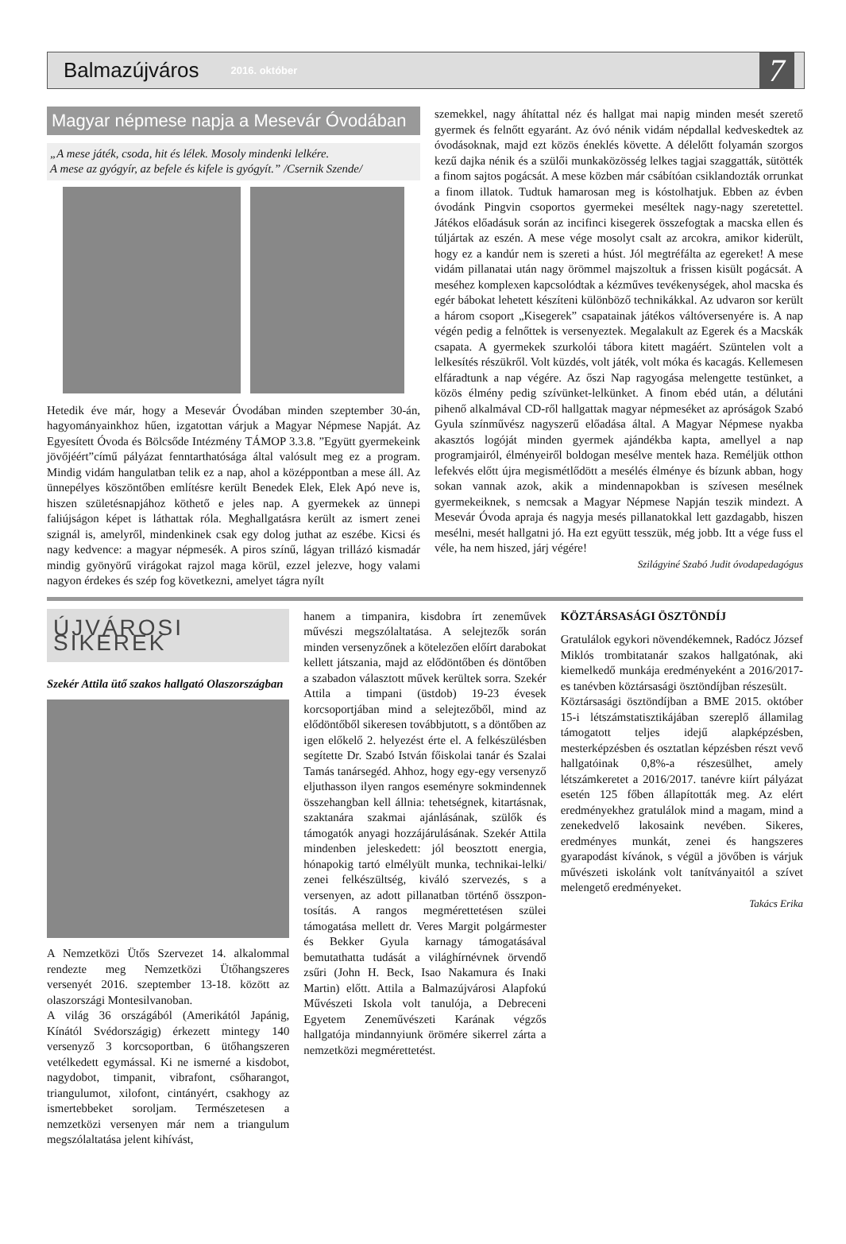Balmazújváros 2016. október 7
Magyar népmese napja a Mesevár Óvodában
„A mese játék, csoda, hit és lélek. Mosoly mindenki lelkére.
A mese az gyógyír, az befele és kifele is gyógyít.” /Csernik Szende/
Hetedik éve már, hogy a Mesevár Óvodában minden szeptember 30-án, hagyományainkhoz hűen, izgatottan várjuk a Magyar Népmese Napját. Az Egyesített Óvoda és Bölcsőde Intézmény TÁMOP 3.3.8. ”Együtt gyermekeink jövőjéért”című pályázat fenntarthatósága által valósult meg ez a program. Mindig vidám hangulatban telik ez a nap, ahol a középpontban a mese áll. Az ünnepélyes köszöntőben említésre került Benedek Elek, Elek Apó neve is, hiszen születésnapjához köthető e jeles nap. A gyermekek az ünnepi faliújságon képet is láthattak róla. Meghallgatásra került az ismert zenei szignál is, amelyről, mindenkinek csak egy dolog juthat az eszébe. Kicsi és nagy kedvence: a magyar népmesék. A piros színű, lágyan trillázó kismadár mindig gyönyörű virágokat rajzol maga körül, ezzel jelezve, hogy valami nagyon érdekes és szép fog következni, amelyet tágra nyílt
szemekkel, nagy áhítattal néz és hallgat mai napig minden mesét szerető gyermek és felnőtt egyaránt. Az óvó nénik vidám népdallal kedveskedtek az óvodásoknak, majd ezt közös éneklés követte. A délelőtt folyamán szorgos kezű dajka nénik és a szülői munkaközösség lelkes tagjai szaggatták, sütötték a finom sajtos pogácsát. A mese közben már csábítóan csiklandozták orrunkat a finom illatok. Tudtuk hamarosan meg is kóstolhatjuk. Ebben az évben óvodánk Pingvin csoportos gyermekei meséltek nagy-nagy szeretettel. Játékos előadásuk során az incifinci kisegerek összefogtak a macska ellen és túljártak az eszén. A mese vége mosolyt csalt az arcokra, amikor kiderült, hogy ez a kandúr nem is szereti a húst. Jól megtréfálta az egereket! A mese vidám pillanatai után nagy örömmel majszoltuk a frissen kisült pogácsát. A meséhez komplexen kapcsolódtak a kézműves tevékenységek, ahol macska és egér bábokat lehetett készíteni különböző technikákkal. Az udvaron sor került a három csoport „Kisegerek” csapatainak játékos váltóversenyére is. A nap végén pedig a felnőttek is versenyeztek. Megalakult az Egerek és a Macskák csapata. A gyermekek szurkolói tábora kitett magáért. Szüntelen volt a lelkesítés részükről. Volt küzdés, volt játék, volt móka és kacagás. Kellemesen elfáradtunk a nap végére. Az őszi Nap ragyogása melengette testünket, a közös élmény pedig szívünket-lelkünket. A finom ebéd után, a délutáni pihenő alkalmával CD-ről hallgattak magyar népmeséket az apróságok Szabó Gyula színművész nagyszerű előadása által. A Magyar Népmese nyakba akasztós logóját minden gyermek ajándékba kapta, amellyel a nap programjairól, élményeiről boldogan mesélve mentek haza. Reméljük otthon lefekvés előtt újra megismétlődött a mesélés élménye és bízunk abban, hogy sokan vannak azok, akik a mindennapokban is szívesen mesélnek gyermekeiknek, s nemcsak a Magyar Népmese Napján teszik mindezt. A Mesevár Óvoda apraja és nagyja mesés pillanatokkal lett gazdagabb, hiszen mesélni, mesét hallgatni jó. Ha ezt együtt tesszük, még jobb. Itt a vége fuss el véle, ha nem hiszed, járj végére!
Szilágyiné Szabó Judit óvodapedagógus
ÚJVÁROSI SIKEREK
Szekér Attila ütő szakos hallgató Olaszországban
A Nemzetközi Ütős Szervezet 14. alkalommal rendezte meg Nemzetközi Ütőhangszeres versenyét 2016. szeptember 13-18. között az olaszországi Montesilvanoban.
A világ 36 országából (Amerikától Japánig, Kínától Svédországig) érkezett mintegy 140 versenyző 3 korcsoportban, 6 ütőhangszeren vetélkedett egymással. Ki ne ismerné a kisdobot, nagydobot, timpanit, vibrafont, csőharangot, triangulumot, xilofont, cintányért, csakhogy az ismertebbeket soroljam. Természetesen a nemzetközi versenyen már nem a triangulum megszólaltatása jelent kihívást,
hanem a timpanira, kisdobra írt zeneművek művészi megszólaltatása. A selejtezők során minden versenyzőnek a kötelezően előírt darabokat kellett játszania, majd az elődöntőben és döntőben a szabadon választott művek kerültek sorra. Szekér Attila a timpani (üstdob) 19-23 évesek korcsoportjában mind a selejtezőből, mind az elődöntőből sikeresen továbbjutott, s a döntőben az igen előkelő 2. helyezést érte el. A felkészülésben segítette Dr. Szabó István főiskolai tanár és Szalai Tamás tanársegéd. Ahhoz, hogy egy-egy versenyző eljuthasson ilyen rangos eseményre sokmindennek összehangban kell állnia: tehetségnek, kitartásnak, szaktanára szakmai ajánlásának, szülők és támogatók anyagi hozzájárulásának. Szekér Attila mindenben jeleskedett: jól beosztott energia, hónapokig tartó elmélyült munka, technikai-lelki/ zenei felkészültség, kiváló szervezés, s a versenyen, az adott pillanatban történő összpon-tosítás. A rangos megmérettetésen szülei támogatása mellett dr. Veres Margit polgármester és Bekker Gyula karnagy támogatásával bemutathatta tudását a világhírnévnek örvendő zsűri (John H. Beck, Isao Nakamura és Inaki Martin) előtt. Attila a Balmazújvárosi Alapfokú Művészeti Iskola volt tanulója, a Debreceni Egyetem Zeneművészeti Karának végzős hallgatója mindannyiunk örömére sikerrel zárta a nemzetközi megmérettetést.
KÖZTÁRSASÁGI ÖSZTÖNDÍJ
Gratulálok egykori növendékemnek, Radócz József Miklós trombitatanár szakos hallgatónak, aki kiemelkedő munkája eredményeként a 2016/2017-es tanévben köztársasági ösztöndíjban részesült.
Köztársasági ösztöndíjban a BME 2015. október 15-i létszámstatisztikájában szereplő államilag támogatott teljes idejű alapképzésben, mesterképzésben és osztatlan képzésben részt vevő hallgatóinak 0,8%-a részesülhet, amely létszámkeretet a 2016/2017. tanévre kiírt pályázat esetén 125 főben állapították meg. Az elért eredményekhez gratulálok mind a magam, mind a zenekedvelő lakosaink nevében. Sikeres, eredményes munkát, zenei és hangszeres gyarapodást kívánok, s végül a jövőben is várjuk művészeti iskolánk volt tanítványaitól a szívet melengető eredményeket.
Takács Erika